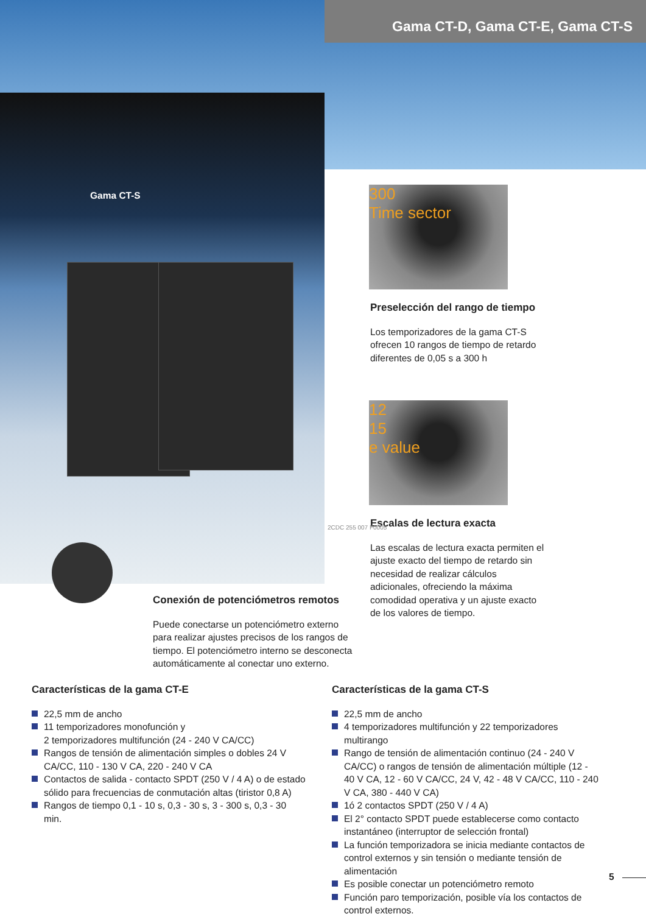Gama CT-D, Gama CT-E, Gama CT-S
Gama CT-S
300
Time sector
Preselección del rango de tiempo
Los temporizadores de la gama CT-S ofrecen 10 rangos de tiempo de retardo diferentes de 0,05 s a 300 h
12
15
e value
Escalas de lectura exacta
Las escalas de lectura exacta permiten el ajuste exacto del tiempo de retardo sin necesidad de realizar cálculos adicionales, ofreciendo la máxima comodidad operativa y un ajuste exacto de los valores de tiempo.
2CDC 255 007 F0005
Conexión de potenciómetros remotos
Puede conectarse un potenciómetro externo para realizar ajustes precisos de los rangos de tiempo. El potenciómetro interno se desconecta automáticamente al conectar uno externo.
Características de la gama CT-E
22,5 mm de ancho
11 temporizadores monofunción y
2 temporizadores multifunción (24 - 240 V CA/CC)
Rangos de tensión de alimentación simples o dobles 24 V CA/CC, 110 - 130 V CA, 220 - 240 V CA
Contactos de salida - contacto SPDT (250 V / 4 A) o de estado sólido para frecuencias de conmutación altas (tiristor 0,8 A)
Rangos de tiempo 0,1 - 10 s, 0,3 - 30 s, 3 - 300 s, 0,3 - 30 min.
Características de la gama CT-S
22,5 mm de ancho
4 temporizadores multifunción y 22 temporizadores multirango
Rango de tensión de alimentación continuo (24 - 240 V CA/CC) o rangos de tensión de alimentación múltiple (12 - 40 V CA, 12 - 60 V CA/CC, 24 V, 42 - 48 V CA/CC, 110 - 240 V CA, 380 - 440 V CA)
1ó 2 contactos SPDT (250 V / 4 A)
El 2° contacto SPDT puede establecerse como contacto instantáneo (interruptor de selección frontal)
La función temporizadora se inicia mediante contactos de control externos y sin tensión o mediante tensión de alimentación
Es posible conectar un potenciómetro remoto
Función paro temporización, posible vía los contactos de control externos.
5